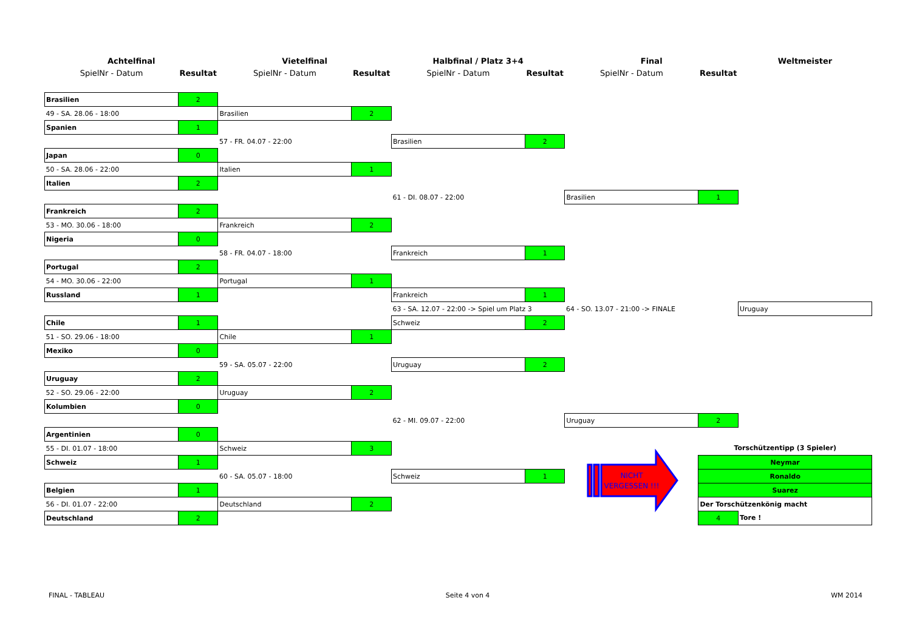| Achtelfinal | | Vietelfinal | | Halbfinal / Platz 3+4 | | Final | | Weltmeister |
| --- | --- | --- | --- | --- | --- | --- | --- | --- |
| SpielNr - Datum | Resultat | SpielNr - Datum | Resultat | SpielNr - Datum | Resultat | SpielNr - Datum | Resultat | |
| Brasilien | 2 | | | | | | | |
| 49 - SA. 28.06 - 18:00 | | Brasilien | 2 | | | | | |
| Spanien | 1 | | | | | | | |
| | | 57 - FR. 04.07 - 22:00 | | Brasilien | 2 | | | |
| Japan | 0 | | | | | | | |
| 50 - SA. 28.06 - 22:00 | | Italien | 1 | | | | | |
| Italien | 2 | | | | | | | |
| | | | | 61 - DI. 08.07 - 22:00 | | Brasilien | 1 | |
| Frankreich | 2 | | | | | | | |
| 53 - MO. 30.06 - 18:00 | | Frankreich | 2 | | | | | |
| Nigeria | 0 | | | | | | | |
| | | 58 - FR. 04.07 - 18:00 | | Frankreich | 1 | | | |
| Portugal | 2 | | | | | | | |
| 54 - MO. 30.06 - 22:00 | | Portugal | 1 | | | | | |
| Russland | 1 | | | Frankreich | 1 | | | |
| | | | | 63 - SA. 12.07 - 22:00 -> Spiel um Platz 3 | | 64 - SO. 13.07 - 21:00 -> FINALE | | Uruguay |
| Chile | 1 | | | Schweiz | 2 | | | |
| 51 - SO. 29.06 - 18:00 | | Chile | 1 | | | | | |
| Mexiko | 0 | | | | | | | |
| | | 59 - SA. 05.07 - 22:00 | | Uruguay | 2 | | | |
| Uruguay | 2 | | | | | | | |
| 52 - SO. 29.06 - 22:00 | | Uruguay | 2 | | | | | |
| Kolumbien | 0 | | | | | | | |
| | | | | 62 - MI. 09.07 - 22:00 | | Uruguay | 2 | |
| Argentinien | 0 | | | | | | | |
| 55 - DI. 01.07 - 18:00 | | Schweiz | 3 | | | NICHT VERGESSEN !!! | Torschützentipp (3 Spieler) | |
| Schweiz | 1 | | | | | | Neymar | |
| | | 60 - SA. 05.07 - 18:00 | | Schweiz | 1 | | Ronaldo | |
| Belgien | 1 | | | | | | Suarez | |
| 56 - DI. 01.07 - 22:00 | | Deutschland | 2 | | | | Der Torschützenkönig macht | |
| Deutschland | 2 | | | | | | 4 | Tore ! |
FINAL - TABLEAU Seite 4 von 4 WM 2014